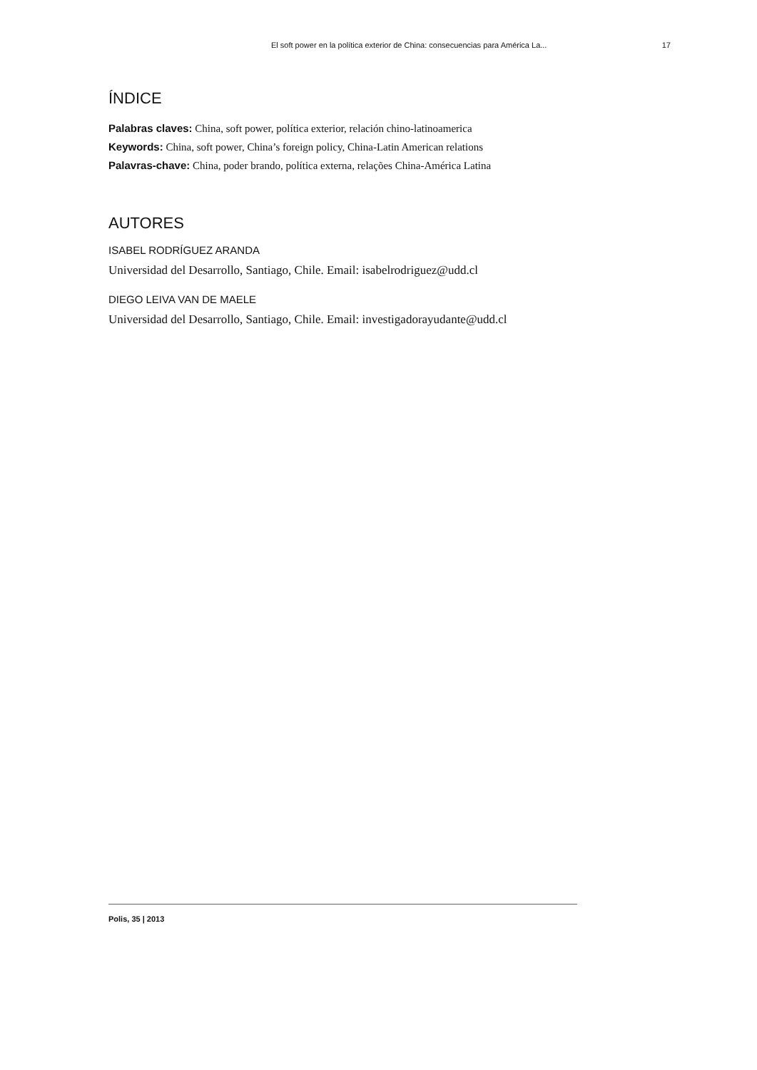El soft power en la política exterior de China: consecuencias para América La... 17
ÍNDICE
Palabras claves: China, soft power, política exterior, relación chino-latinoamerica
Keywords: China, soft power, China’s foreign policy, China-Latin American relations
Palavras-chave: China, poder brando, política externa, relações China-América Latina
AUTORES
ISABEL RODRÍGUEZ ARANDA
Universidad del Desarrollo, Santiago, Chile. Email: isabelrodriguez@udd.cl
DIEGO LEIVA VAN DE MAELE
Universidad del Desarrollo, Santiago, Chile. Email: investigadorayudante@udd.cl
Polis, 35 | 2013